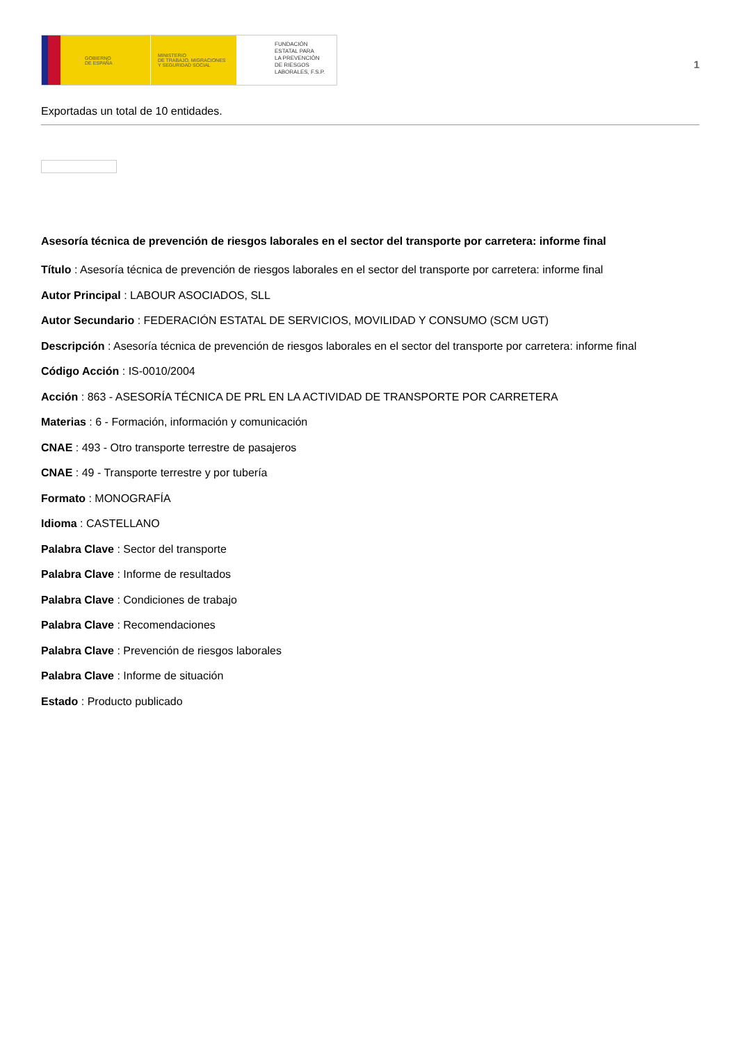GOBIERNO
DE ESPAÑA
MINISTERIO
DE TRABAJO, MIGRACIONES
Y SEGURIDAD SOCIAL
FUNDACIÓN
ESTATAL PARA
LA PREVENCIÓN
DE RIESGOS
LABORALES, F.S.P.
1
Exportadas un total de 10 entidades.
Asesoría técnica de prevención de riesgos laborales en el sector del transporte por carretera: informe final
Título : Asesoría técnica de prevención de riesgos laborales en el sector del transporte por carretera: informe final
Autor Principal : LABOUR ASOCIADOS, SLL
Autor Secundario : FEDERACIÓN ESTATAL DE SERVICIOS, MOVILIDAD Y CONSUMO (SCM UGT)
Descripción : Asesoría técnica de prevención de riesgos laborales en el sector del transporte por carretera: informe final
Código Acción : IS-0010/2004
Acción : 863 - ASESORÍA TÉCNICA DE PRL EN LA ACTIVIDAD DE TRANSPORTE POR CARRETERA
Materias : 6 - Formación, información y comunicación
CNAE : 493 - Otro transporte terrestre de pasajeros
CNAE : 49 - Transporte terrestre y por tubería
Formato : MONOGRAFÍA
Idioma : CASTELLANO
Palabra Clave : Sector del transporte
Palabra Clave : Informe de resultados
Palabra Clave : Condiciones de trabajo
Palabra Clave : Recomendaciones
Palabra Clave : Prevención de riesgos laborales
Palabra Clave : Informe de situación
Estado : Producto publicado